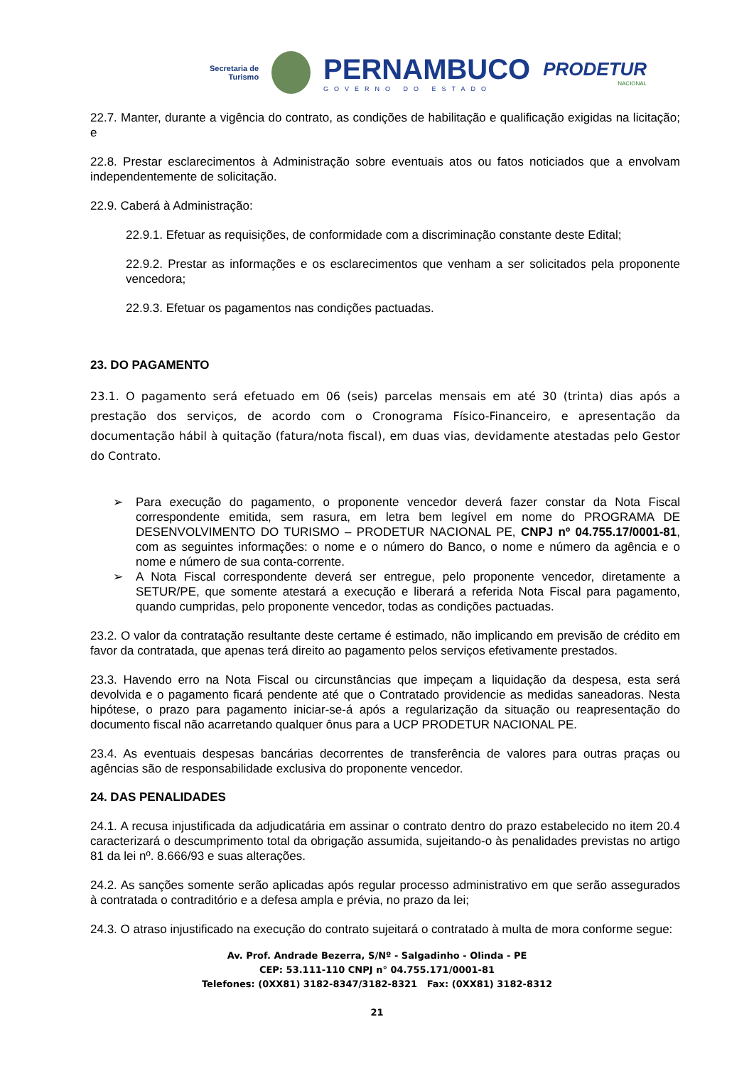Secretaria de
Turismo
PERNAMBUCO
GOVERNO DO ESTADO
PRODETUR
NACIONAL
22.7. Manter, durante a vigência do contrato, as condições de habilitação e qualificação exigidas na licitação; e
22.8. Prestar esclarecimentos à Administração sobre eventuais atos ou fatos noticiados que a envolvam independentemente de solicitação.
22.9. Caberá à Administração:
22.9.1. Efetuar as requisições, de conformidade com a discriminação constante deste Edital;
22.9.2. Prestar as informações e os esclarecimentos que venham a ser solicitados pela proponente vencedora;
22.9.3. Efetuar os pagamentos nas condições pactuadas.
23. DO PAGAMENTO
23.1. O pagamento será efetuado em 06 (seis) parcelas mensais em até 30 (trinta) dias após a prestação dos serviços, de acordo com o Cronograma Físico-Financeiro, e apresentação da documentação hábil à quitação (fatura/nota fiscal), em duas vias, devidamente atestadas pelo Gestor do Contrato.
➢ Para execução do pagamento, o proponente vencedor deverá fazer constar da Nota Fiscal correspondente emitida, sem rasura, em letra bem legível em nome do PROGRAMA DE DESENVOLVIMENTO DO TURISMO – PRODETUR NACIONAL PE, CNPJ nº 04.755.17/0001-81, com as seguintes informações: o nome e o número do Banco, o nome e número da agência e o nome e número de sua conta-corrente.
➢ A Nota Fiscal correspondente deverá ser entregue, pelo proponente vencedor, diretamente a SETUR/PE, que somente atestará a execução e liberará a referida Nota Fiscal para pagamento, quando cumpridas, pelo proponente vencedor, todas as condições pactuadas.
23.2. O valor da contratação resultante deste certame é estimado, não implicando em previsão de crédito em favor da contratada, que apenas terá direito ao pagamento pelos serviços efetivamente prestados.
23.3. Havendo erro na Nota Fiscal ou circunstâncias que impeçam a liquidação da despesa, esta será devolvida e o pagamento ficará pendente até que o Contratado providencie as medidas saneadoras. Nesta hipótese, o prazo para pagamento iniciar-se-á após a regularização da situação ou reapresentação do documento fiscal não acarretando qualquer ônus para a UCP PRODETUR NACIONAL PE.
23.4. As eventuais despesas bancárias decorrentes de transferência de valores para outras praças ou agências são de responsabilidade exclusiva do proponente vencedor.
24. DAS PENALIDADES
24.1. A recusa injustificada da adjudicatária em assinar o contrato dentro do prazo estabelecido no item 20.4 caracterizará o descumprimento total da obrigação assumida, sujeitando-o às penalidades previstas no artigo 81 da lei nº. 8.666/93 e suas alterações.
24.2. As sanções somente serão aplicadas após regular processo administrativo em que serão assegurados à contratada o contraditório e a defesa ampla e prévia, no prazo da lei;
24.3. O atraso injustificado na execução do contrato sujeitará o contratado à multa de mora conforme segue:
Av. Prof. Andrade Bezerra, S/Nº - Salgadinho - Olinda - PE
CEP: 53.111-110 CNPJ n° 04.755.171/0001-81
Telefones: (0XX81) 3182-8347/3182-8321 Fax: (0XX81) 3182-8312
21